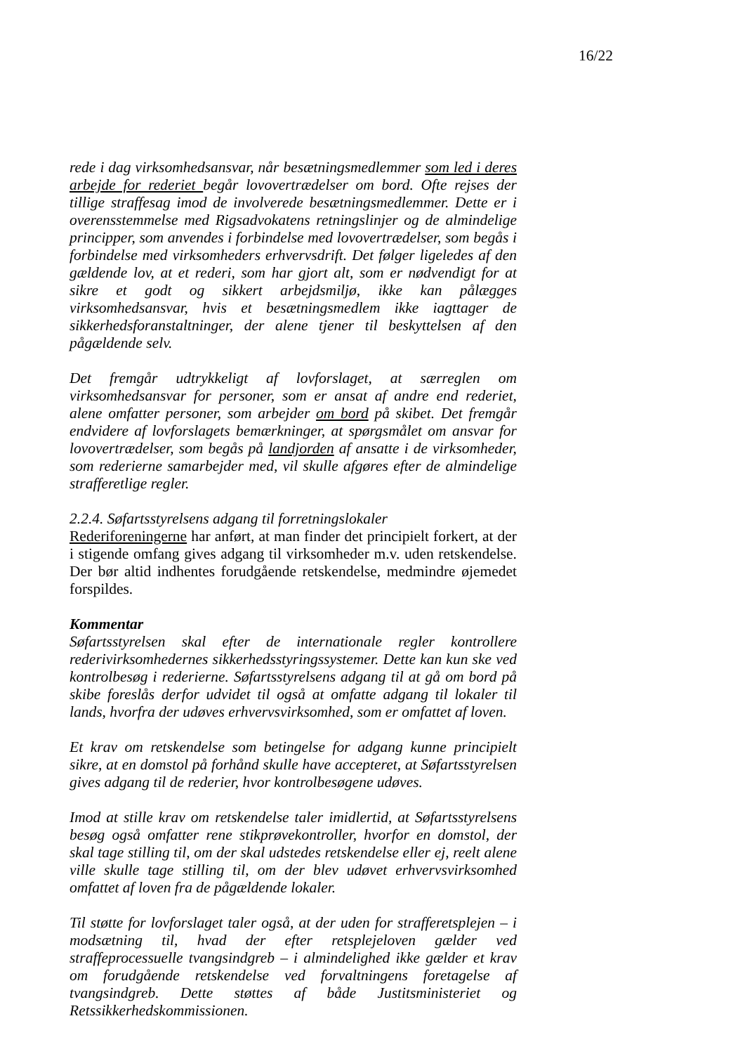16/22
rede i dag virksomhedsansvar, når besætningsmedlemmer som led i deres arbejde for rederiet begår lovovertrædelser om bord. Ofte rejses der tillige straffesag imod de involverede besætningsmedlemmer. Dette er i overensstemmelse med Rigsadvokatens retningslinjer og de almindelige principper, som anvendes i forbindelse med lovovertrædelser, som begås i forbindelse med virksomheders erhvervsdrift. Det følger ligeledes af den gældende lov, at et rederi, som har gjort alt, som er nødvendigt for at sikre et godt og sikkert arbejdsmiljø, ikke kan pålægges virksomhedsansvar, hvis et besætningsmedlem ikke iagttager de sikkerhedsforanstaltninger, der alene tjener til beskyttelsen af den pågældende selv.
Det fremgår udtrykkeligt af lovforslaget, at særreglen om virksomhedsansvar for personer, som er ansat af andre end rederiet, alene omfatter personer, som arbejder om bord på skibet. Det fremgår endvidere af lovforslagets bemærkninger, at spørgsmålet om ansvar for lovovertrædelser, som begås på landjorden af ansatte i de virksomheder, som rederierne samarbejder med, vil skulle afgøres efter de almindelige strafferetlige regler.
2.2.4. Søfartsstyrelsens adgang til forretningslokaler
Rederiforeningerne har anført, at man finder det principielt forkert, at der i stigende omfang gives adgang til virksomheder m.v. uden retskendelse. Der bør altid indhentes forudgående retskendelse, medmindre øjemedet forspildes.
Kommentar
Søfartsstyrelsen skal efter de internationale regler kontrollere rederivirksomhedernes sikkerhedsstyringssystemer. Dette kan kun ske ved kontrolbesøg i rederierne. Søfartsstyrelsens adgang til at gå om bord på skibe foreslås derfor udvidet til også at omfatte adgang til lokaler til lands, hvorfra der udøves erhvervsvirksomhed, som er omfattet af loven.
Et krav om retskendelse som betingelse for adgang kunne principielt sikre, at en domstol på forhånd skulle have accepteret, at Søfartsstyrelsen gives adgang til de rederier, hvor kontrolbesøgene udøves.
Imod at stille krav om retskendelse taler imidlertid, at Søfartsstyrelsens besøg også omfatter rene stikprøvekontroller, hvorfor en domstol, der skal tage stilling til, om der skal udstedes retskendelse eller ej, reelt alene ville skulle tage stilling til, om der blev udøvet erhvervsvirksomhed omfattet af loven fra de pågældende lokaler.
Til støtte for lovforslaget taler også, at der uden for strafferetsplejen – i modsætning til, hvad der efter retsplejeloven gælder ved straffeprocessuelle tvangsindgreb – i almindelighed ikke gælder et krav om forudgående retskendelse ved forvaltningens foretagelse af tvangsindgreb. Dette støttes af både Justitsministeriet og Retssikkerhedskommissionen.